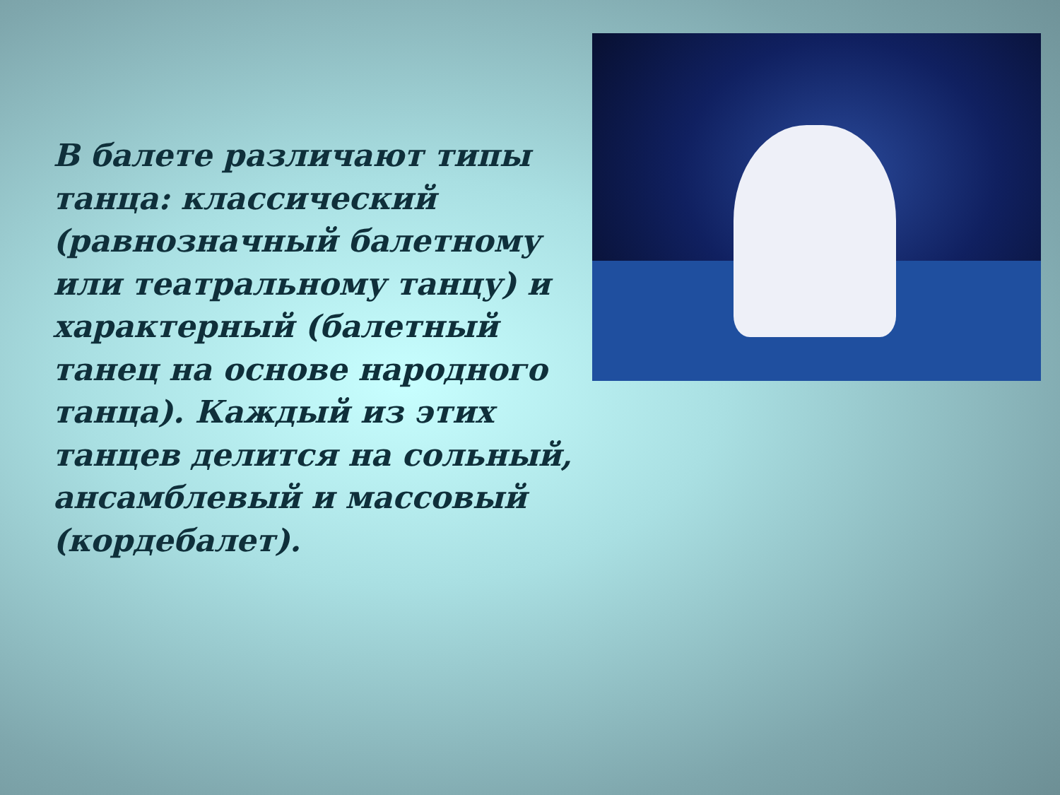В балете различают типы танца: классический (равнозначный балетному или театральному танцу) и характерный (балетный танец на основе народного танца). Каждый из этих танцев делится на сольный, ансамблевый и массовый (кордебалет).